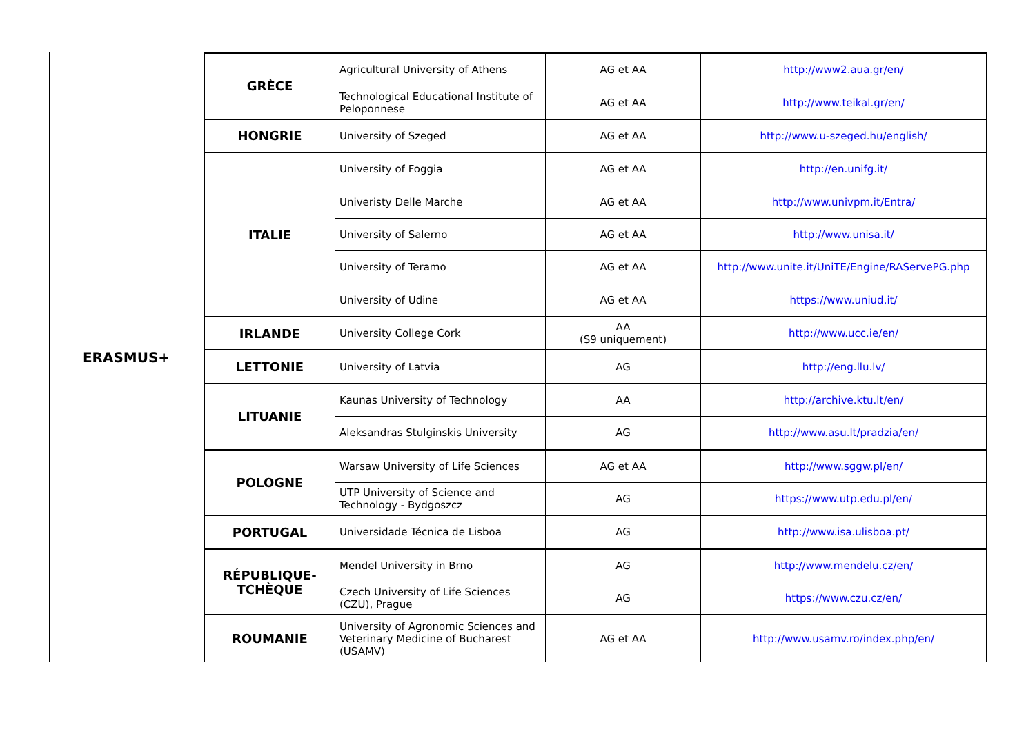ERASMUS+
| GRÈCE | Agricultural University of Athens | AG et AA | http://www2.aua.gr/en/ |
| | Technological Educational Institute of Peloponnese | AG et AA | http://www.teikal.gr/en/ |
| HONGRIE | University of Szeged | AG et AA | http://www.u-szeged.hu/english/ |
| ITALIE | University of Foggia | AG et AA | http://en.unifg.it/ |
| | Univeristy Delle Marche | AG et AA | http://www.univpm.it/Entra/ |
| | University of Salerno | AG et AA | http://www.unisa.it/ |
| | University of Teramo | AG et AA | http://www.unite.it/UniTE/Engine/RAServePG.php |
| | University of Udine | AG et AA | https://www.uniud.it/ |
| IRLANDE | University College Cork | AA (S9 uniquement) | http://www.ucc.ie/en/ |
| LETTONIE | University of Latvia | AG | http://eng.llu.lv/ |
| LITUANIE | Kaunas University of Technology | AA | http://archive.ktu.lt/en/ |
| | Aleksandras Stulginskis University | AG | http://www.asu.lt/pradzia/en/ |
| POLOGNE | Warsaw University of Life Sciences | AG et AA | http://www.sggw.pl/en/ |
| | UTP University of Science and Technology - Bydgoszcz | AG | https://www.utp.edu.pl/en/ |
| PORTUGAL | Universidade Técnica de Lisboa | AG | http://www.isa.ulisboa.pt/ |
| RÉPUBLIQUE- TCHÈQUE | Mendel University in Brno | AG | http://www.mendelu.cz/en/ |
| | Czech University of Life Sciences (CZU), Prague | AG | https://www.czu.cz/en/ |
| ROUMANIE | University of Agronomic Sciences and Veterinary Medicine of Bucharest (USAMV) | AG et AA | http://www.usamv.ro/index.php/en/ |